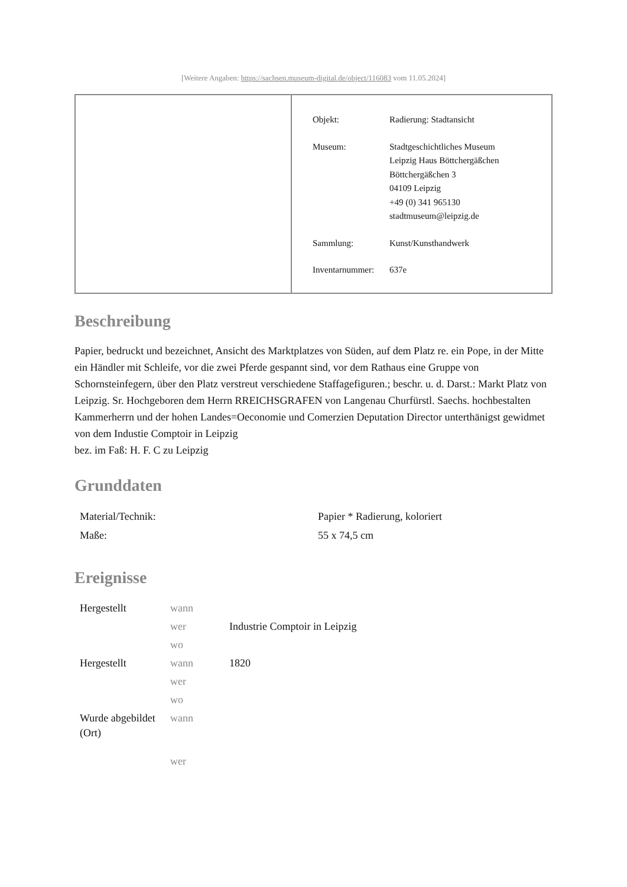[Weitere Angaben: https://sachsen.museum-digital.de/object/116083 vom 11.05.2024]
| Objekt: | Radierung: Stadtansicht |
| Museum: | Stadtgeschichtliches Museum Leipzig Haus Böttchergäßchen Böttchergäßchen 3 04109 Leipzig +49 (0) 341 965130 stadtmuseum@leipzig.de |
| Sammlung: | Kunst/Kunsthandwerk |
| Inventarnummer: | 637e |
Beschreibung
Papier, bedruckt und bezeichnet, Ansicht des Marktplatzes von Süden, auf dem Platz re. ein Pope, in der Mitte ein Händler mit Schleife, vor die zwei Pferde gespannt sind, vor dem Rathaus eine Gruppe von Schornsteinfegern, über den Platz verstreut verschiedene Staffagefiguren.; beschr. u. d. Darst.: Markt Platz von Leipzig. Sr. Hochgeboren dem Herrn RREICHSGRAFEN von Langenau Churfürstl. Saechs. hochbestalten Kammerherrn und der hohen Landes=Oeconomie und Comerzien Deputation Director unterthänigst gewidmet von dem Industie Comptoir in Leipzig
bez. im Faß: H. F. C zu Leipzig
Grunddaten
| Material/Technik: | Papier * Radierung, koloriert |
| Maße: | 55 x 74,5 cm |
Ereignisse
| Hergestellt | wann | |
| | wer | Industrie Comptoir in Leipzig |
| | wo | |
| Hergestellt | wann | 1820 |
| | wer | |
| | wo | |
| Wurde abgebildet (Ort) | wann | |
| | wer | |